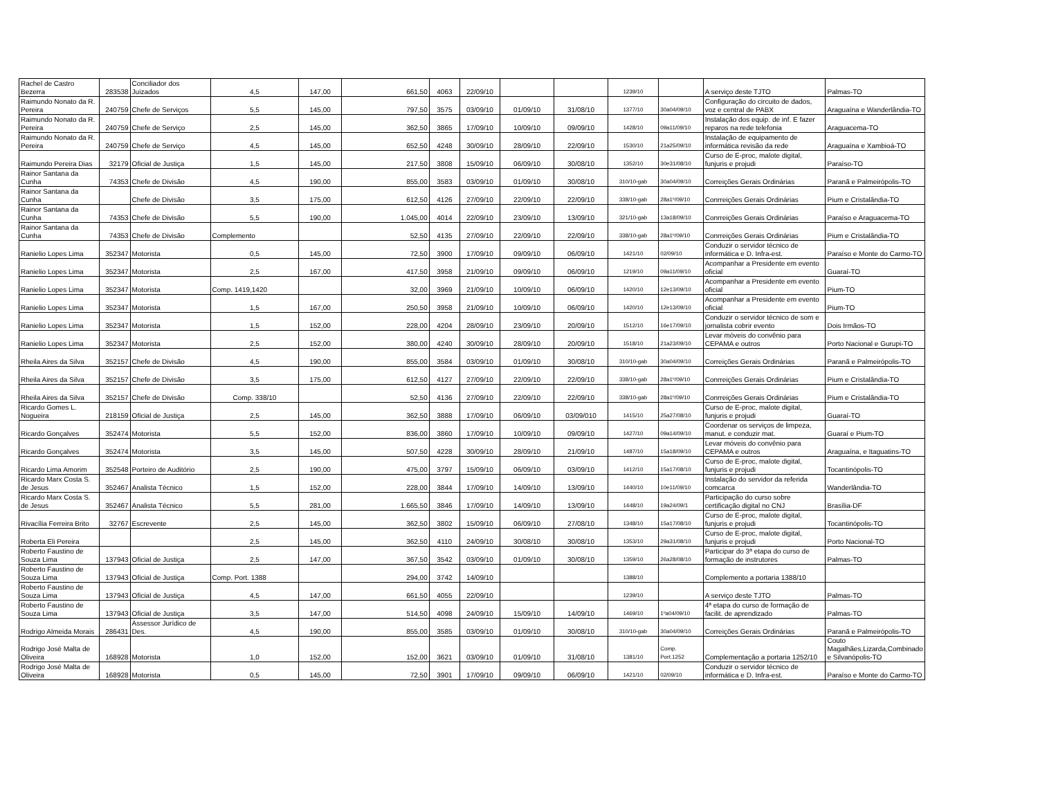| Rachel de Castro Bezerra | 283538 | Conciliador dos Juizados | 4,5 | 147,00 | 661,50 | 4063 | 22/09/10 | | | 1239/10 | | A serviço deste TJTO | Palmas-TO |
| Raimundo Nonato da R. Pereira | 240759 | Chefe de Serviços | 5,5 | 145,00 | 797,50 | 3575 | 03/09/10 | 01/09/10 | 31/08/10 | 1377/10 | 30a04/09/10 | Configuração do circuito de dados, voz e central de PABX | Araguaína e Wanderlândia-TO |
| Raimundo Nonato da R. Pereira | 240759 | Chefe de Serviço | 2,5 | 145,00 | 362,50 | 3865 | 17/09/10 | 10/09/10 | 09/09/10 | 1428/10 | 09a11/09/10 | Instalação dos equip. de inf. E fazer reparos na rede telefonia | Araguacema-TO |
| Raimundo Nonato da R. Pereira | 240759 | Chefe de Serviço | 4,5 | 145,00 | 652,50 | 4248 | 30/09/10 | 28/09/10 | 22/09/10 | 1530/10 | 21a25/09/10 | Instalação de equipamento de informática revisão da rede | Araguaína e Xambioá-TO |
| Raimundo Pereira Dias | 32179 | Oficial de Justiça | 1,5 | 145,00 | 217,50 | 3808 | 15/09/10 | 06/09/10 | 30/08/10 | 1352/10 | 30e31/08/10 | Curso de E-proc, malote digital, funjuris e projudi | Paraíso-TO |
| Rainor Santana da Cunha | 74353 | Chefe de Divisão | 4,5 | 190,00 | 855,00 | 3583 | 03/09/10 | 01/09/10 | 30/08/10 | 310/10-gab | 30a04/09/10 | Correições Gerais Ordinárias | Paranã e Palmeirópolis-TO |
| Rainor Santana da Cunha | | Chefe de Divisão | 3,5 | 175,00 | 612,50 | 4126 | 27/09/10 | 22/09/10 | 22/09/10 | 338/10-gab | 28a1º/09/10 | Conrreições Gerais Ordinárias | Pium e Cristalândia-TO |
| Rainor Santana da Cunha | 74353 | Chefe de Divisão | 5,5 | 190,00 | 1.045,00 | 4014 | 22/09/10 | 23/09/10 | 13/09/10 | 321/10-gab | 13a18/09/10 | Conrreições Gerais Ordinárias | Paraíso e Araguacema-TO |
| Rainor Santana da Cunha | 74353 | Chefe de Divisão | Complemento | | 52,50 | 4135 | 27/09/10 | 22/09/10 | 22/09/10 | 338/10-gab | 28a1º/09/10 | Conrreições Gerais Ordinárias | Pium e Cristalândia-TO |
| Ranielio Lopes Lima | 352347 | Motorista | 0,5 | 145,00 | 72,50 | 3900 | 17/09/10 | 09/09/10 | 06/09/10 | 1421/10 | 02/09/10 | Conduzir o servidor técnico de informática e D. Infra-est. | Paraíso e Monte do Carmo-TO |
| Ranielio Lopes Lima | 352347 | Motorista | 2,5 | 167,00 | 417,50 | 3958 | 21/09/10 | 09/09/10 | 06/09/10 | 1219/10 | 09a11/09/10 | Acompanhar a Presidente em evento oficial | Guaraí-TO |
| Ranielio Lopes Lima | 352347 | Motorista | Comp. 1419,1420 | | 32,00 | 3969 | 21/09/10 | 10/09/10 | 06/09/10 | 1420/10 | 12e13/09/10 | Acompanhar a Presidente em evento oficial | Pium-TO |
| Ranielio Lopes Lima | 352347 | Motorista | 1,5 | 167,00 | 250,50 | 3958 | 21/09/10 | 10/09/10 | 06/09/10 | 1420/10 | 12e13/09/10 | Acompanhar a Presidente em evento oficial | Pium-TO |
| Ranielio Lopes Lima | 352347 | Motorista | 1,5 | 152,00 | 228,00 | 4204 | 28/09/10 | 23/09/10 | 20/09/10 | 1512/10 | 16e17/09/10 | Conduzir o servidor técnico de som e jornalista cobrir evento | Dois Irmãos-TO |
| Ranielio Lopes Lima | 352347 | Motorista | 2,5 | 152,00 | 380,00 | 4240 | 30/09/10 | 28/09/10 | 20/09/10 | 1518/10 | 21a23/09/10 | Levar móveis do convênio para CEPAMA e outros | Porto Nacional e Gurupi-TO |
| Rheila Aires da Silva | 352157 | Chefe de Divisão | 4,5 | 190,00 | 855,00 | 3584 | 03/09/10 | 01/09/10 | 30/08/10 | 310/10-gab | 30a04/09/10 | Correições Gerais Ordinárias | Paranã e Palmeirópolis-TO |
| Rheila Aires da Silva | 352157 | Chefe de Divisão | 3,5 | 175,00 | 612,50 | 4127 | 27/09/10 | 22/09/10 | 22/09/10 | 338/10-gab | 28a1º/09/10 | Conrreições Gerais Ordinárias | Pium e Cristalândia-TO |
| Rheila Aires da Silva | 352157 | Chefe de Divisão | Comp. 338/10 | | 52,50 | 4136 | 27/09/10 | 22/09/10 | 22/09/10 | 338/10-gab | 28a1º/09/10 | Conrreições Gerais Ordinárias | Pium e Cristalândia-TO |
| Ricardo Gomes L. Nogueira | 218159 | Oficial de Justiça | 2,5 | 145,00 | 362,50 | 3888 | 17/09/10 | 06/09/10 | 03/09/010 | 1415/10 | 25a27/08/10 | Curso de E-proc, malote digital, funjuris e projudi | Guaraí-TO |
| Ricardo Gonçalves | 352474 | Motorista | 5,5 | 152,00 | 836,00 | 3860 | 17/09/10 | 10/09/10 | 09/09/10 | 1427/10 | 09a14/09/10 | Coordenar os serviços de limpeza, manut. e conduzir mat. | Guaraí e Pium-TO |
| Ricardo Gonçalves | 352474 | Motorista | 3,5 | 145,00 | 507,50 | 4228 | 30/09/10 | 28/09/10 | 21/09/10 | 1487/10 | 15a18/09/10 | Levar móveis do convênio para CEPAMA e outros | Araguaína, e Itaguatins-TO |
| Ricardo Lima Amorim | 352548 | Porteiro de Auditório | 2,5 | 190,00 | 475,00 | 3797 | 15/09/10 | 06/09/10 | 03/09/10 | 1412/10 | 15a17/08/10 | Curso de E-proc, malote digital, funjuris e projudi | Tocantinópolis-TO |
| Ricardo Marx Costa S. de Jesus | 352467 | Analista Técnico | 1,5 | 152,00 | 228,00 | 3844 | 17/09/10 | 14/09/10 | 13/09/10 | 1440/10 | 10e11/09/10 | Instalação do servidor da referida comcarca | Wanderlândia-TO |
| Ricardo Marx Costa S. de Jesus | 352467 | Analista Técnico | 5,5 | 281,00 | 1.665,50 | 3846 | 17/09/10 | 14/09/10 | 13/09/10 | 1448/10 | 19a24/09/1 | Participação do curso sobre certificação digital no CNJ | Brasília-DF |
| Rivacília Ferreira Brito | 32767 | Escrevente | 2,5 | 145,00 | 362,50 | 3802 | 15/09/10 | 06/09/10 | 27/08/10 | 1348/10 | 15a17/08/10 | Curso de E-proc, malote digital, funjuris e projudi | Tocantinópolis-TO |
| Roberta Eli Pereira | | | 2,5 | 145,00 | 362,50 | 4110 | 24/09/10 | 30/08/10 | 30/08/10 | 1353/10 | 29a31/08/10 | Curso de E-proc, malote digital, funjuris e projudi | Porto Nacional-TO |
| Roberto Faustino de Souza Lima | 137943 | Oficial de Justiça | 2,5 | 147,00 | 367,50 | 3542 | 03/09/10 | 01/09/10 | 30/08/10 | 1359/10 | 26a28/08/10 | Participar do 3ª etapa do curso de formação de instrutores | Palmas-TO |
| Roberto Faustino de Souza Lima | 137943 | Oficial de Justiça | Comp. Port. 1388 | | 294,00 | 3742 | 14/09/10 | | | 1388/10 | | Complemento a portaria 1388/10 | |
| Roberto Faustino de Souza Lima | 137943 | Oficial de Justiça | 4,5 | 147,00 | 661,50 | 4055 | 22/09/10 | | | 1239/10 | | A serviço deste TJTO | Palmas-TO |
| Roberto Faustino de Souza Lima | 137943 | Oficial de Justiça | 3,5 | 147,00 | 514,50 | 4098 | 24/09/10 | 15/09/10 | 14/09/10 | 1469/10 | 1ºa04/09/10 | 4ª etapa do curso de formação de facilit. de aprendizado | Palmas-TO |
| Rodrigo Almeida Morais | 286431 | Assessor Jurídico de Des. | 4,5 | 190,00 | 855,00 | 3585 | 03/09/10 | 01/09/10 | 30/08/10 | 310/10-gab | 30a04/09/10 | Correições Gerais Ordinárias | Paranã e Palmeirópolis-TO |
| Rodrigo José Malta de Oliveira | 168928 | Motorista | 1,0 | 152,00 | 152,00 | 3621 | 03/09/10 | 01/09/10 | 31/08/10 | 1381/10 | Comp. Port.1252 | Complementação a portaria 1252/10 | Couto Magalhães,Lizarda,Combinado e Silvanópolis-TO |
| Rodrigo José Malta de Oliveira | 168928 | Motorista | 0,5 | 145,00 | 72,50 | 3901 | 17/09/10 | 09/09/10 | 06/09/10 | 1421/10 | 02/09/10 | Conduzir o servidor técnico de informática e D. Infra-est. | Paraíso e Monte do Carmo-TO |